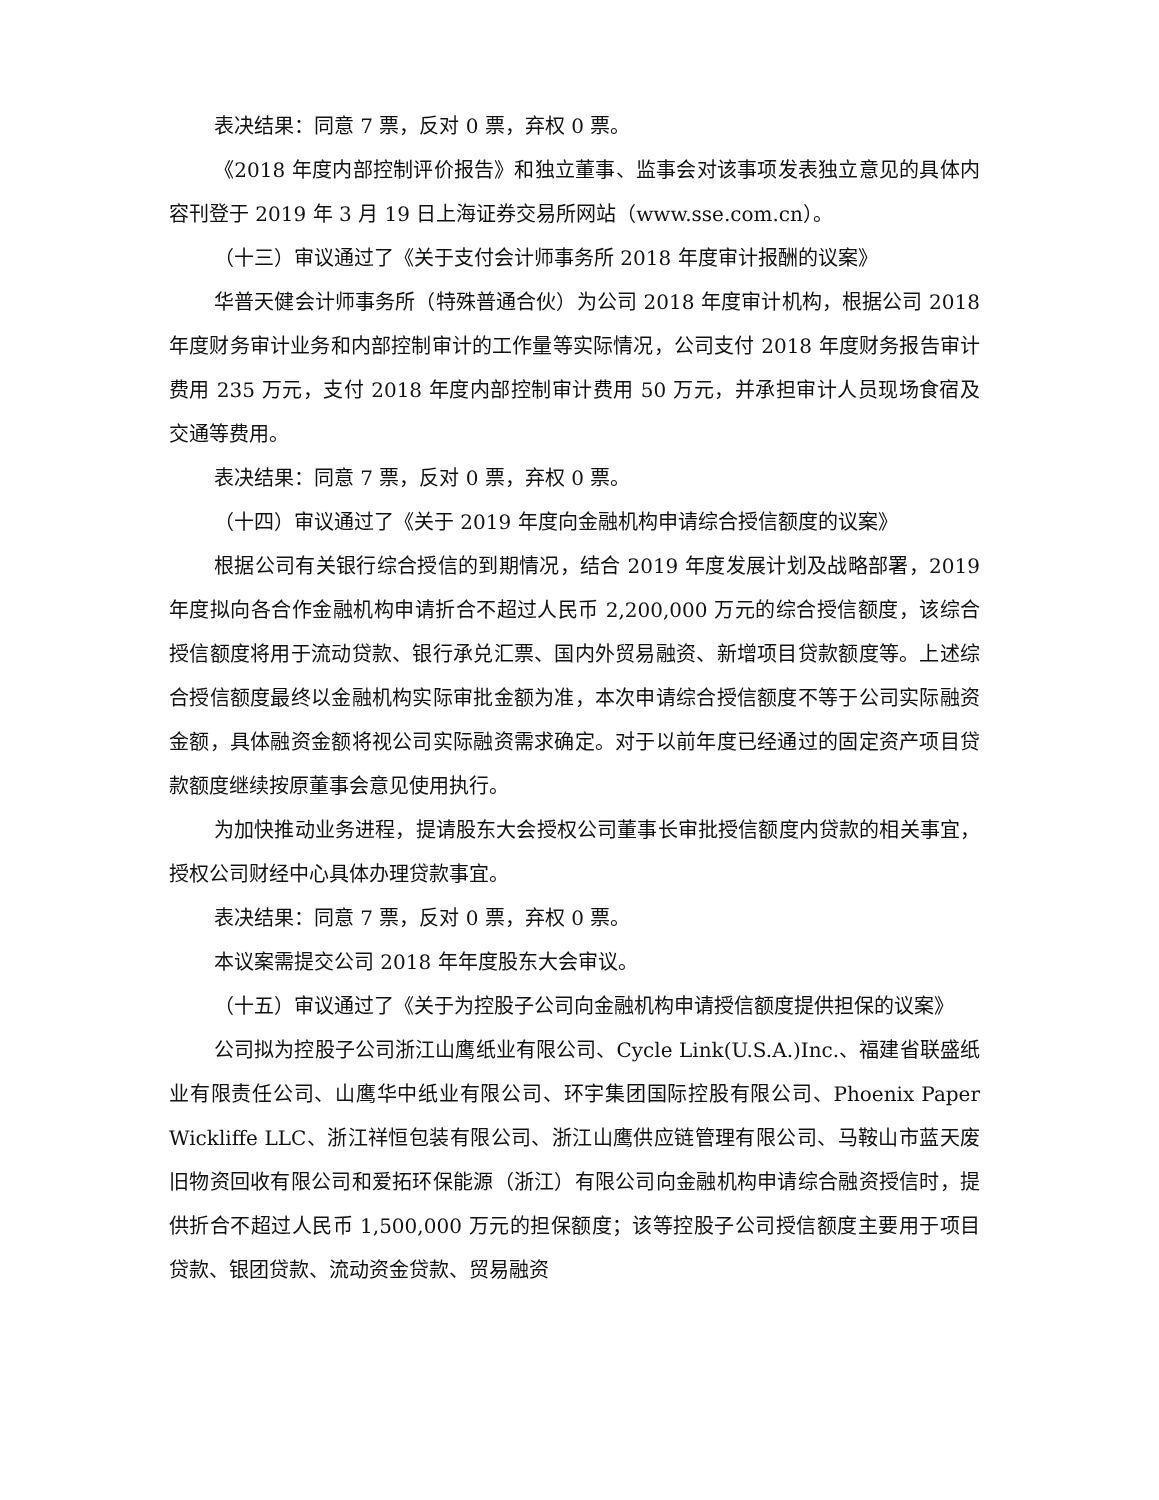表决结果：同意 7 票，反对 0 票，弃权 0 票。
《2018 年度内部控制评价报告》和独立董事、监事会对该事项发表独立意见的具体内容刊登于 2019 年 3 月 19 日上海证券交易所网站（www.sse.com.cn）。
（十三）审议通过了《关于支付会计师事务所 2018 年度审计报酬的议案》
华普天健会计师事务所（特殊普通合伙）为公司 2018 年度审计机构，根据公司 2018 年度财务审计业务和内部控制审计的工作量等实际情况，公司支付 2018 年度财务报告审计费用 235 万元，支付 2018 年度内部控制审计费用 50 万元，并承担审计人员现场食宿及交通等费用。
表决结果：同意 7 票，反对 0 票，弃权 0 票。
（十四）审议通过了《关于 2019 年度向金融机构申请综合授信额度的议案》
根据公司有关银行综合授信的到期情况，结合 2019 年度发展计划及战略部署，2019 年度拟向各合作金融机构申请折合不超过人民币 2,200,000 万元的综合授信额度，该综合授信额度将用于流动贷款、银行承兑汇票、国内外贸易融资、新增项目贷款额度等。上述综合授信额度最终以金融机构实际审批金额为准，本次申请综合授信额度不等于公司实际融资金额，具体融资金额将视公司实际融资需求确定。对于以前年度已经通过的固定资产项目贷款额度继续按原董事会意见使用执行。
为加快推动业务进程，提请股东大会授权公司董事长审批授信额度内贷款的相关事宜，授权公司财经中心具体办理贷款事宜。
表决结果：同意 7 票，反对 0 票，弃权 0 票。
本议案需提交公司 2018 年年度股东大会审议。
（十五）审议通过了《关于为控股子公司向金融机构申请授信额度提供担保的议案》
公司拟为控股子公司浙江山鹰纸业有限公司、Cycle Link(U.S.A.)Inc.、福建省联盛纸业有限责任公司、山鹰华中纸业有限公司、环宇集团国际控股有限公司、Phoenix Paper Wickliffe LLC、浙江祥恒包装有限公司、浙江山鹰供应链管理有限公司、马鞍山市蓝天废旧物资回收有限公司和爱拓环保能源（浙江）有限公司向金融机构申请综合融资授信时，提供折合不超过人民币 1,500,000 万元的担保额度；该等控股子公司授信额度主要用于项目贷款、银团贷款、流动资金贷款、贸易融资